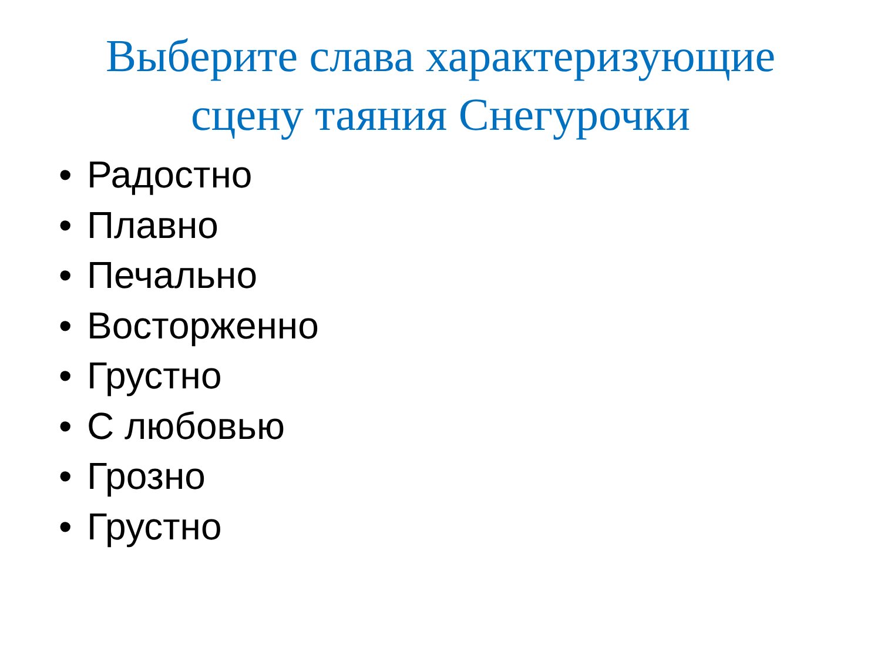Выберите слава характеризующие
сцену таяния Снегурочки
• Радостно
• Плавно
• Печально
• Восторженно
• Грустно
• С любовью
• Грозно
• Грустно